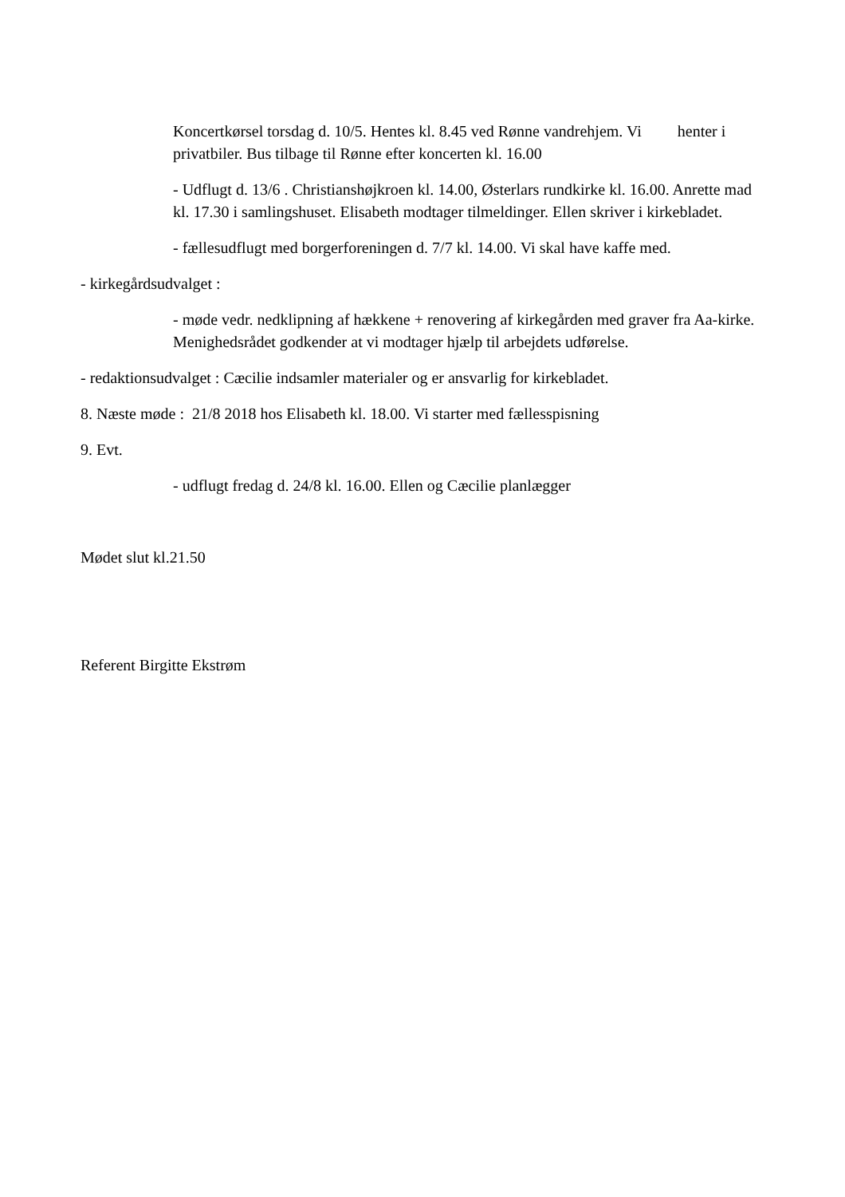Koncertkørsel torsdag d. 10/5. Hentes kl. 8.45 ved Rønne vandrehjem. Vi henter i privatbiler. Bus tilbage til Rønne efter koncerten kl. 16.00
- Udflugt d. 13/6 . Christianshøjkroen kl. 14.00, Østerlars rundkirke kl. 16.00. Anrette mad kl. 17.30 i samlingshuset. Elisabeth modtager tilmeldinger. Ellen skriver i kirkebladet.
- fællesudflugt med borgerforeningen d. 7/7 kl. 14.00. Vi skal have kaffe med.
- kirkegårdsudvalget :
- møde vedr. nedklipning af hækkene + renovering af kirkegården med graver fra Aa-kirke. Menighedsrådet godkender at vi modtager hjælp til arbejdets udførelse.
- redaktionsudvalget : Cæcilie indsamler materialer og er ansvarlig for kirkebladet.
8. Næste møde : 21/8 2018 hos Elisabeth kl. 18.00. Vi starter med fællesspisning
9. Evt.
- udflugt fredag d. 24/8 kl. 16.00. Ellen og Cæcilie planlægger
Mødet slut kl.21.50
Referent Birgitte Ekstrøm